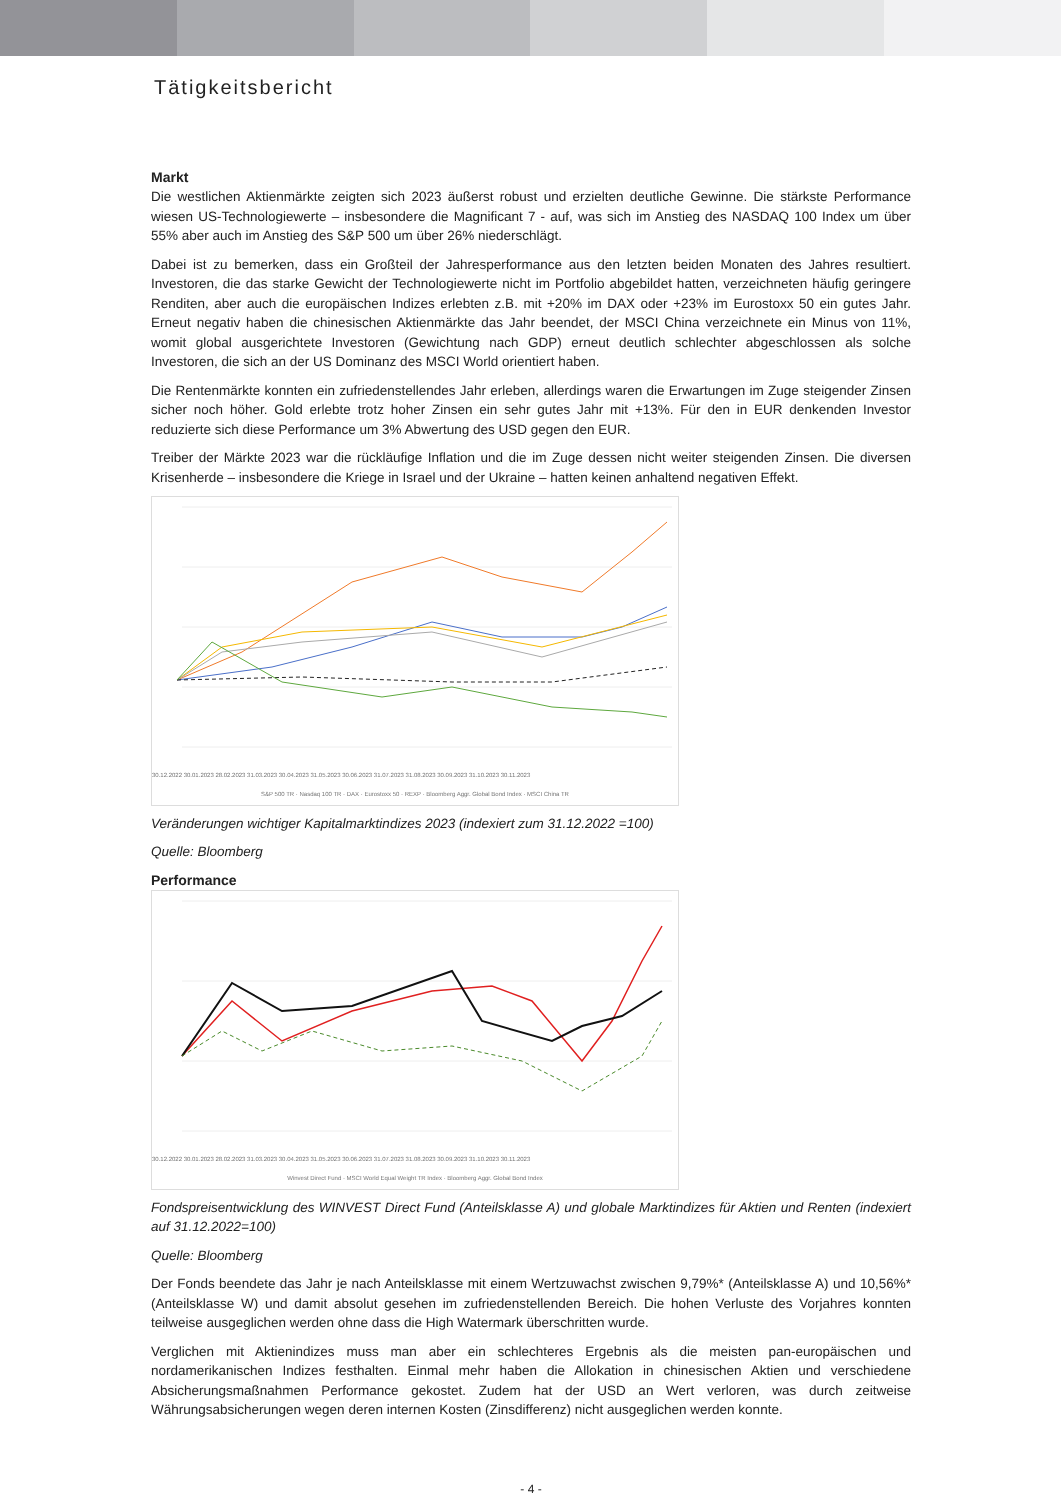Tätigkeitsbericht
Markt
Die westlichen Aktienmärkte zeigten sich 2023 äußerst robust und erzielten deutliche Gewinne. Die stärkste Performance wiesen US-Technologiewerte – insbesondere die Magnificant 7 - auf, was sich im Anstieg des NASDAQ 100 Index um über 55% aber auch im Anstieg des S&P 500 um über 26% niederschlägt.
Dabei ist zu bemerken, dass ein Großteil der Jahresperformance aus den letzten beiden Monaten des Jahres resultiert. Investoren, die das starke Gewicht der Technologiewerte nicht im Portfolio abgebildet hatten, verzeichneten häufig geringere Renditen, aber auch die europäischen Indizes erlebten z.B. mit +20% im DAX oder +23% im Eurostoxx 50 ein gutes Jahr. Erneut negativ haben die chinesischen Aktienmärkte das Jahr beendet, der MSCI China verzeichnete ein Minus von 11%, womit global ausgerichtete Investoren (Gewichtung nach GDP) erneut deutlich schlechter abgeschlossen als solche Investoren, die sich an der US Dominanz des MSCI World orientiert haben.
Die Rentenmärkte konnten ein zufriedenstellendes Jahr erleben, allerdings waren die Erwartungen im Zuge steigender Zinsen sicher noch höher. Gold erlebte trotz hoher Zinsen ein sehr gutes Jahr mit +13%. Für den in EUR denkenden Investor reduzierte sich diese Performance um 3% Abwertung des USD gegen den EUR.
Treiber der Märkte 2023 war die rückläufige Inflation und die im Zuge dessen nicht weiter steigenden Zinsen. Die diversen Krisenherde – insbesondere die Kriege in Israel und der Ukraine – hatten keinen anhaltend negativen Effekt.
30.12.2022 30.01.2023 28.02.2023 31.03.2023 30.04.2023 31.05.2023 30.06.2023 31.07.2023 31.08.2023 30.09.2023 31.10.2023 30.11.2023
S&P 500 TR · Nasdaq 100 TR · DAX · Eurostoxx 50 · REXP · Bloomberg Aggr. Global Bond Index · MSCI China TR
Veränderungen wichtiger Kapitalmarktindizes 2023 (indexiert zum 31.12.2022 =100)
Quelle: Bloomberg
Performance
30.12.2022 30.01.2023 28.02.2023 31.03.2023 30.04.2023 31.05.2023 30.06.2023 31.07.2023 31.08.2023 30.09.2023 31.10.2023 30.11.2023
Winvest Direct Fund · MSCI World Equal Weight TR Index · Bloomberg Aggr. Global Bond Index
Fondspreisentwicklung des WINVEST Direct Fund (Anteilsklasse A) und globale Marktindizes für Aktien und Renten (indexiert auf 31.12.2022=100)
Quelle: Bloomberg
Der Fonds beendete das Jahr je nach Anteilsklasse mit einem Wertzuwachst zwischen 9,79%* (Anteilsklasse A) und 10,56%* (Anteilsklasse W) und damit absolut gesehen im zufriedenstellenden Bereich. Die hohen Verluste des Vorjahres konnten teilweise ausgeglichen werden ohne dass die High Watermark überschritten wurde.
Verglichen mit Aktienindizes muss man aber ein schlechteres Ergebnis als die meisten pan-europäischen und nordamerikanischen Indizes festhalten. Einmal mehr haben die Allokation in chinesischen Aktien und verschiedene Absicherungsmaßnahmen Performance gekostet. Zudem hat der USD an Wert verloren, was durch zeitweise Währungsabsicherungen wegen deren internen Kosten (Zinsdifferenz) nicht ausgeglichen werden konnte.
- 4 -